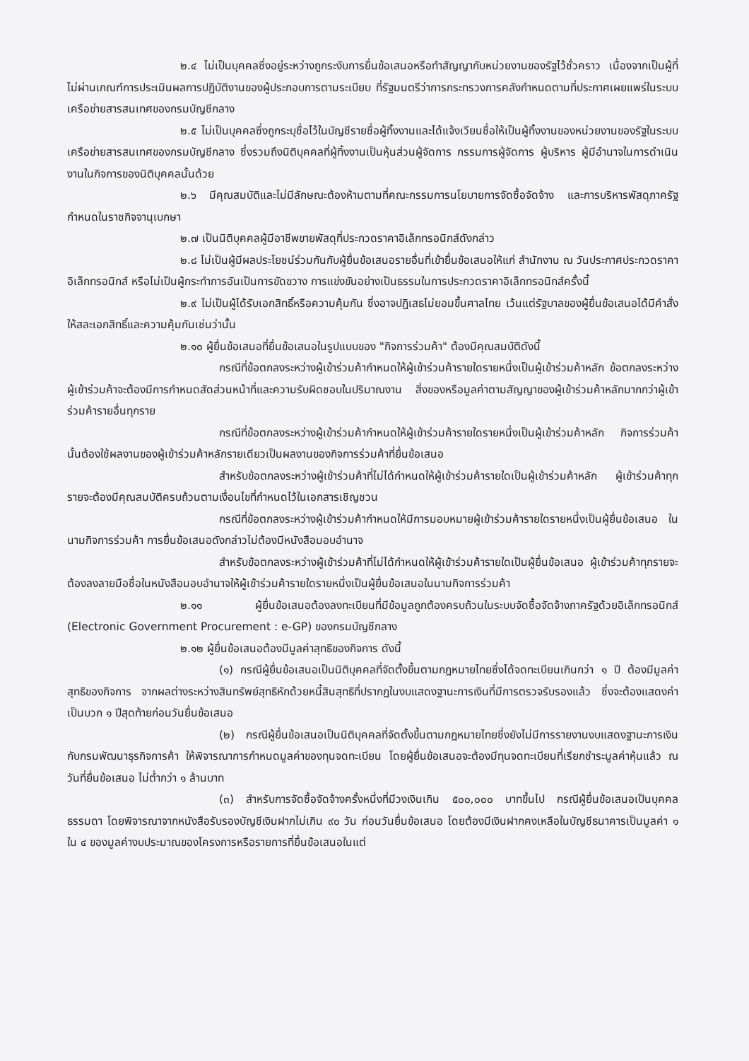๒.๔ ไม่เป็นบุคคลซึ่งอยู่ระหว่างถูกระงับการยื่นข้อเสนอหรือทำสัญญากับหน่วยงานของรัฐไว้ชั่วคราว เนื่องจากเป็นผู้ที่ไม่ผ่านเกณฑ์การประเมินผลการปฏิบัติงานของผู้ประกอบการตามระเบียบ ที่รัฐมนตรีว่าการกระทรวงการคลังกำหนดตามที่ประกาศเผยแพร่ในระบบเครือข่ายสารสนเทศของกรมบัญชีกลาง
๒.๕ ไม่เป็นบุคคลซึ่งถูกระบุชื่อไว้ในบัญชีรายชื่อผู้ทิ้งงานและได้แจ้งเวียนชื่อให้เป็นผู้ทิ้งงานของหน่วยงานของรัฐในระบบเครือข่ายสารสนเทศของกรมบัญชีกลาง ซึ่งรวมถึงนิติบุคคลที่ผู้ทิ้งงานเป็นหุ้นส่วนผู้จัดการ กรรมการผู้จัดการ ผู้บริหาร ผู้มีอำนาจในการดำเนินงานในกิจการของนิติบุคคลนั้นด้วย
๒.๖ มีคุณสมบัติและไม่มีลักษณะต้องห้ามตามที่คณะกรรมการนโยบายการจัดซื้อจัดจ้าง และการบริหารพัสดุภาครัฐกำหนดในราชกิจจานุเบกษา
๒.๗ เป็นนิติบุคคลผู้มีอาชีพขายพัสดุที่ประกวดราคาอิเล็กทรอนิกส์ดังกล่าว
๒.๘ ไม่เป็นผู้มีผลประโยชน์ร่วมกันกับผู้ยื่นข้อเสนอรายอื่นที่เข้ายื่นข้อเสนอให้แก่ สำนักงาน ณ วันประกาศประกวดราคาอิเล็กทรอนิกส์ หรือไม่เป็นผู้กระทำการอันเป็นการขัดขวาง การแข่งขันอย่างเป็นธรรมในการประกวดราคาอิเล็กทรอนิกส์ครั้งนี้
๒.๙ ไม่เป็นผู้ได้รับเอกสิทธิ์หรือความคุ้มกัน ซึ่งอาจปฏิเสธไม่ยอมขึ้นศาลไทย เว้นแต่รัฐบาลของผู้ยื่นข้อเสนอได้มีคำสั่งให้สละเอกสิทธิ์และความคุ้มกันเช่นว่านั้น
๒.๑๐ ผู้ยื่นข้อเสนอที่ยื่นข้อเสนอในรูปแบบของ "กิจการร่วมค้า" ต้องมีคุณสมบัติดังนี้
กรณีที่ข้อตกลงระหว่างผู้เข้าร่วมค้ากำหนดให้ผู้เข้าร่วมค้ารายใดรายหนึ่งเป็นผู้เข้าร่วมค้าหลัก ข้อตกลงระหว่างผู้เข้าร่วมค้าจะต้องมีการกำหนดสัดส่วนหน้าที่และความรับผิดชอบในปริมาณงาน สิ่งของหรือมูลค่าตามสัญญาของผู้เข้าร่วมค้าหลักมากกว่าผู้เข้าร่วมค้ารายอื่นทุกราย
กรณีที่ข้อตกลงระหว่างผู้เข้าร่วมค้ากำหนดให้ผู้เข้าร่วมค้ารายใดรายหนึ่งเป็นผู้เข้าร่วมค้าหลัก กิจการร่วมค้านั้นต้องใช้ผลงานของผู้เข้าร่วมค้าหลักรายเดียวเป็นผลงานของกิจการร่วมค้าที่ยื่นข้อเสนอ
สำหรับข้อตกลงระหว่างผู้เข้าร่วมค้าที่ไม่ได้กำหนดให้ผู้เข้าร่วมค้ารายใดเป็นผู้เข้าร่วมค้าหลัก ผู้เข้าร่วมค้าทุกรายจะต้องมีคุณสมบัติครบถ้วนตามเงื่อนไขที่กำหนดไว้ในเอกสารเชิญชวน
กรณีที่ข้อตกลงระหว่างผู้เข้าร่วมค้ากำหนดให้มีการมอบหมายผู้เข้าร่วมค้ารายใดรายหนึ่งเป็นผู้ยื่นข้อเสนอ ในนามกิจการร่วมค้า การยื่นข้อเสนอดังกล่าวไม่ต้องมีหนังสือมอบอำนาจ
สำหรับข้อตกลงระหว่างผู้เข้าร่วมค้าที่ไม่ได้กำหนดให้ผู้เข้าร่วมค้ารายใดเป็นผู้ยื่นข้อเสนอ ผู้เข้าร่วมค้าทุกรายจะต้องลงลายมือชื่อในหนังสือมอบอำนาจให้ผู้เข้าร่วมค้ารายใดรายหนึ่งเป็นผู้ยื่นข้อเสนอในนามกิจการร่วมค้า
๒.๑๑ ผู้ยื่นข้อเสนอต้องลงทะเบียนที่มีข้อมูลถูกต้องครบถ้วนในระบบจัดซื้อจัดจ้างภาครัฐด้วยอิเล็กทรอนิกส์ (Electronic Government Procurement : e-GP) ของกรมบัญชีกลาง
๒.๑๒ ผู้ยื่นข้อเสนอต้องมีมูลค่าสุทธิของกิจการ ดังนี้
(๑) กรณีผู้ยื่นข้อเสนอเป็นนิติบุคคลที่จัดตั้งขึ้นตามกฎหมายไทยซึ่งได้จดทะเบียนเกินกว่า ๑ ปี ต้องมีมูลค่าสุทธิของกิจการ จากผลต่างระหว่างสินทรัพย์สุทธิหักด้วยหนี้สินสุทธิที่ปรากฏในงบแสดงฐานะการเงินที่มีการตรวจรับรองแล้ว ซึ่งจะต้องแสดงค่าเป็นบวก ๑ ปีสุดท้ายก่อนวันยื่นข้อเสนอ
(๒) กรณีผู้ยื่นข้อเสนอเป็นนิติบุคคลที่จัดตั้งขึ้นตามกฎหมายไทยซึ่งยังไม่มีการรายงานงบแสดงฐานะการเงินกับกรมพัฒนาธุรกิจการค้า ให้พิจารณาการกำหนดมูลค่าของทุนจดทะเบียน โดยผู้ยื่นข้อเสนอจะต้องมีทุนจดทะเบียนที่เรียกชำระมูลค่าหุ้นแล้ว ณ วันที่ยื่นข้อเสนอ ไม่ต่ำกว่า ๑ ล้านบาท
(๓) สำหรับการจัดซื้อจัดจ้างครั้งหนึ่งที่มีวงเงินเกิน ๕๐๐,๐๐๐ บาทขึ้นไป กรณีผู้ยื่นข้อเสนอเป็นบุคคลธรรมดา โดยพิจารณาจากหนังสือรับรองบัญชีเงินฝากไม่เกิน ๙๐ วัน ก่อนวันยื่นข้อเสนอ โดยต้องมีเงินฝากคงเหลือในบัญชีธนาคารเป็นมูลค่า ๑ ใน ๔ ของมูลค่างบประมาณของโครงการหรือรายการที่ยื่นข้อเสนอในแต่